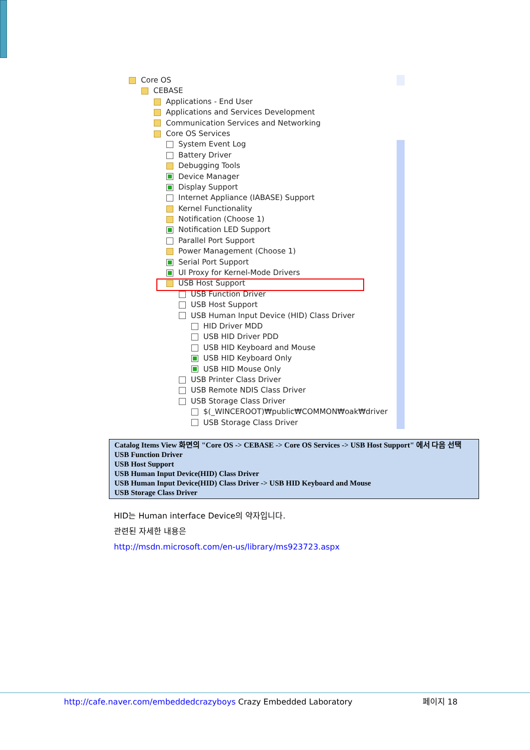Core OS
CEBASE
Applications - End User
Applications and Services Development
Communication Services and Networking
Core OS Services
System Event Log
Battery Driver
Debugging Tools
Device Manager
Display Support
Internet Appliance (IABASE) Support
Kernel Functionality
Notification (Choose 1)
Notification LED Support
Parallel Port Support
Power Management (Choose 1)
Serial Port Support
UI Proxy for Kernel-Mode Drivers
USB Host Support
USB Function Driver
USB Host Support
USB Human Input Device (HID) Class Driver
HID Driver MDD
USB HID Driver PDD
USB HID Keyboard and Mouse
USB HID Keyboard Only
USB HID Mouse Only
USB Printer Class Driver
USB Remote NDIS Class Driver
USB Storage Class Driver
$(_WINCEROOT)₩public₩COMMON₩oak₩driver
USB Storage Class Driver
Catalog Items View 화면의 "Core OS -> CEBASE -> Core OS Services -> USB Host Support" 에서 다음 선택
USB Function Driver
USB Host Support
USB Human Input Device(HID) Class Driver
USB Human Input Device(HID) Class Driver -> USB HID Keyboard and Mouse
USB Storage Class Driver
HID는 Human interface Device의 약자입니다.
관련된 자세한 내용은
http://msdn.microsoft.com/en-us/library/ms923723.aspx
http://cafe.naver.com/embeddedcrazyboys Crazy Embedded Laboratory 페이지 18